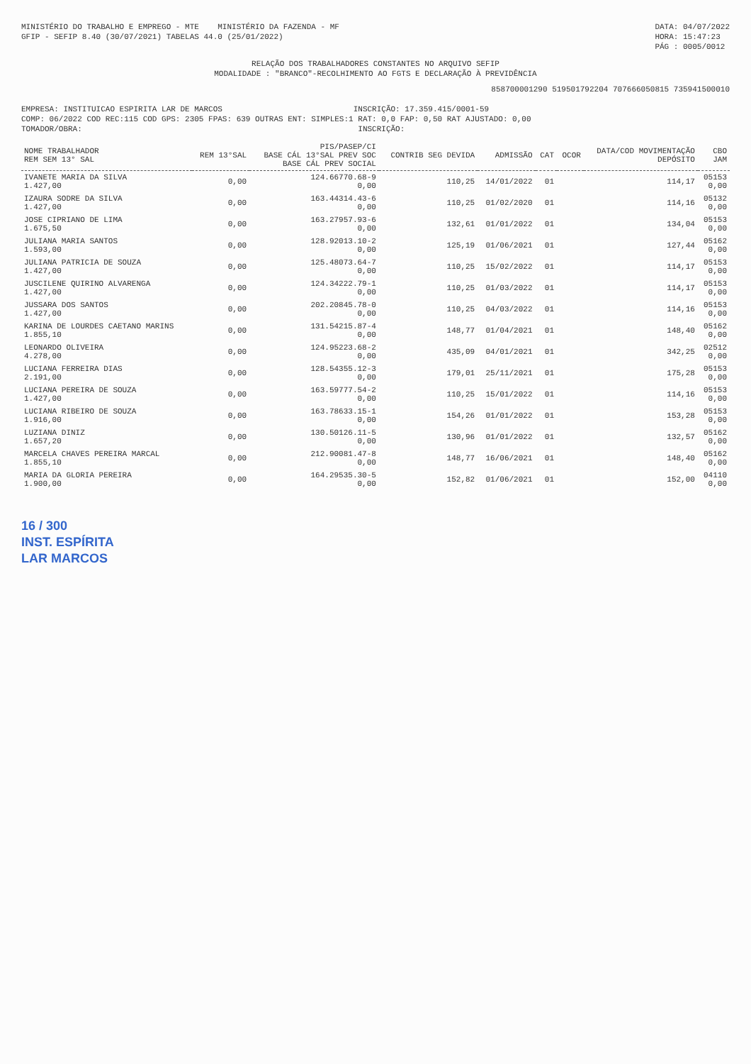MINISTÉRIO DO TRABALHO E EMPREGO - MTE MINISTÉRIO DA FAZENDA - MF
GFIP - SEFIP 8.40 (30/07/2021) TABELAS 44.0 (25/01/2022)
DATA: 04/07/2022
HORA: 15:47:23
PÁG : 0005/0012
RELAÇÃO DOS TRABALHADORES CONSTANTES NO ARQUIVO SEFIP
MODALIDADE : "BRANCO"-RECOLHIMENTO AO FGTS E DECLARAÇÃO À PREVIDÊNCIA
858700001290 519501792204 707666050815 735941500010
EMPRESA: INSTITUICAO ESPIRITA LAR DE MARCOS INSCRIÇÃO: 17.359.415/0001-59
COMP: 06/2022 COD REC:115 COD GPS: 2305 FPAS: 639 OUTRAS ENT: SIMPLES:1 RAT: 0,0 FAP: 0,50 RAT AJUSTADO: 0,00
TOMADOR/OBRA: INSCRIÇÃO:
| NOME TRABALHADOR REM SEM 13° SAL | REM 13°SAL | PIS/PASEP/CI BASE CÁL 13°SAL PREV SOC BASE CÁL PREV SOCIAL | CONTRIB SEG DEVIDA | ADMISSÃO | CAT | OCOR | DATA/COD MOVIMENTAÇÃO DEPÓSITO | CBO JAM |
| --- | --- | --- | --- | --- | --- | --- | --- | --- |
| IVANETE MARIA DA SILVA 1.427,00 | 0,00 | 124.66770.68-9 0,00 | 110,25 | 14/01/2022 | 01 | | 114,17 | 05153 0,00 |
| IZAURA SODRE DA SILVA 1.427,00 | 0,00 | 163.44314.43-6 0,00 | 110,25 | 01/02/2020 | 01 | | 114,16 | 05132 0,00 |
| JOSE CIPRIANO DE LIMA 1.675,50 | 0,00 | 163.27957.93-6 0,00 | 132,61 | 01/01/2022 | 01 | | 134,04 | 05153 0,00 |
| JULIANA MARIA SANTOS 1.593,00 | 0,00 | 128.92013.10-2 0,00 | 125,19 | 01/06/2021 | 01 | | 127,44 | 05162 0,00 |
| JULIANA PATRICIA DE SOUZA 1.427,00 | 0,00 | 125.48073.64-7 0,00 | 110,25 | 15/02/2022 | 01 | | 114,17 | 05153 0,00 |
| JUSCILENE QUIRINO ALVARENGA 1.427,00 | 0,00 | 124.34222.79-1 0,00 | 110,25 | 01/03/2022 | 01 | | 114,17 | 05153 0,00 |
| JUSSARA DOS SANTOS 1.427,00 | 0,00 | 202.20845.78-0 0,00 | 110,25 | 04/03/2022 | 01 | | 114,16 | 05153 0,00 |
| KARINA DE LOURDES CAETANO MARINS 1.855,10 | 0,00 | 131.54215.87-4 0,00 | 148,77 | 01/04/2021 | 01 | | 148,40 | 05162 0,00 |
| LEONARDO OLIVEIRA 4.278,00 | 0,00 | 124.95223.68-2 0,00 | 435,09 | 04/01/2021 | 01 | | 342,25 | 02512 0,00 |
| LUCIANA FERREIRA DIAS 2.191,00 | 0,00 | 128.54355.12-3 0,00 | 179,01 | 25/11/2021 | 01 | | 175,28 | 05153 0,00 |
| LUCIANA PEREIRA DE SOUZA 1.427,00 | 0,00 | 163.59777.54-2 0,00 | 110,25 | 15/01/2022 | 01 | | 114,16 | 05153 0,00 |
| LUCIANA RIBEIRO DE SOUZA 1.916,00 | 0,00 | 163.78633.15-1 0,00 | 154,26 | 01/01/2022 | 01 | | 153,28 | 05153 0,00 |
| LUZIANA DINIZ 1.657,20 | 0,00 | 130.50126.11-5 0,00 | 130,96 | 01/01/2022 | 01 | | 132,57 | 05162 0,00 |
| MARCELA CHAVES PEREIRA MARCAL 1.855,10 | 0,00 | 212.90081.47-8 0,00 | 148,77 | 16/06/2021 | 01 | | 148,40 | 05162 0,00 |
| MARIA DA GLORIA PEREIRA 1.900,00 | 0,00 | 164.29535.30-5 0,00 | 152,82 | 01/06/2021 | 01 | | 152,00 | 04110 0,00 |
16 / 300
INST. ESPÍRITA
LAR MARCOS